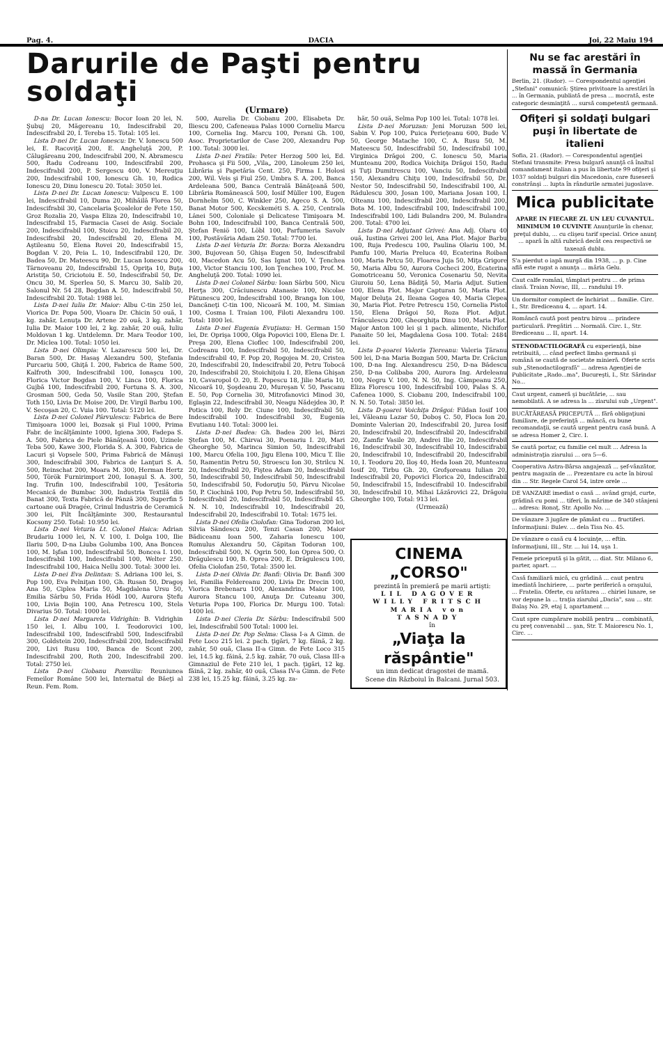Pag. 4. DACIA Joi, 22 Maiu 194
Darurile de Paşti pentru soldaţi
(Urmare)
D-na Dr. Lucan Ionescu: Bocor Ioan 20 lei, N. Şubuj 20, Măgereanu 10, Indescifrabil 20, Indescifrabil 20, I. Tereba 15. Total: 105 lei.
Lista D-nei Dr. Lucan Ionescu: Dr. V. Ionescu 500 lei, E. Racoviţă 200, E. Angheluţă 200, P. Călugăreanu 200, Indescifrabil 200, N. Abramescu 500, Radu Codreanu 100, Indescifrabil 200, Indescifrabil 200, P. Sergescu 400, V. Mereuţiu 200, Indescifrabil 100, Ionescu Gh. 10, Rodica Ionescu 20, Dinu Ionescu 20. Total: 3050 lei.
Lista D-nei Dr. Lucan Ionescu: Vulpescu E. 100 lei, Indescifrabil 10, Duma 20, Mihăilă Florea 50, Indescifrabil 30, Cancelaria Şcoalelor de Fete 150, Groz Rozalia 20, Vaspa Eliza 20, Indescifrabil 10, Indescifrabil 15, Farmacia Casei de Asig. Sociale 200, Indescifrabil 100, Stoicu 20, Indescifrabil 20, Indescifrabil 20, Indescifrabil 20, Elena M. Aştileanu 50, Elena Rovei 20, Indescifrabil 15, Bogdan V. 20, Peia L. 10, Indescifrabil 120, Dr. Badea 50, Dr. Mateescu 90, Dr. Lucan Ionescu 200, Târnoveanu 20, Indescifrabil 15, Opriţa 10, Buţa Aristiţa 50, Criciotoiu E. 50, Indescifrabil 50, Dr. Oncu 30, M. Sperlea 50, S. Marcu 30, Salib 20, Salonul Nr. 54 28, Bogdan A. 50, Indescifrabil 50, Indescifrabil 20. Total: 1988 lei.
Lista D-nei Iulia Dr. Maior: Albu C-tin 250 lei, Viorica Dr. Popa 500, Vioara Dr. Chicin 50 ouă, 1 kg. zahăr, Lenuţa Dr. Artene 20 ouă, 3 kg. zahăr, Iulia Dr. Maior 100 lei, 2 kg. zahăr, 20 ouă, Iuliu Moldovan 1 kg. Untdelemn. Dr. Mara Teodor 100, Dr. Miclea 100. Total: 1050 lei.
Lista D-nei Olimpia: V. Lazarescu 500 lei, Dr. Baran 500, Dr. Hasaş Alexandru 500, Ştefania Purcariu 500, Ghiţă I. 200, Fabrica de Rame 500, Kalfroth 300, Indescifrabil 100, Ionaşcu 100, Florica Victor Bogdan 100, V. Linca 100, Florica Gujbă 100, Indescifrabil 200, Fortuna S. A. 300, Grosman 500, Geda 50, Vasile Stan 200, Ştefan Toth 150, Livia Dr. Moise 200, Dr. Virgil Barbu 100, V. Secoşan 20, C. Vuia 100. Total: 5120 lei.
Lista D-nei Colonel Pârvulescu: Fabrica de Bere Timişoara 1000 lei, Bozsak şi Fiul 1000, Prima Fabr. de încălţăminte 1000, Igiena 300, Fadepa S. A. 500, Fabrica de Piele Bănăţeană 1000, Uzinele Teba 500, Kawe 300, Florida S. A. 300, Fabrica de Lacuri şi Vopsele 500, Prima Fabrică de Mănuşi 300, Indescifrabil 300, Fabrica de Lanţuri S. A. 500, Reinschat 200, Moara M. 300, Herman Hertz 500, Török Furnirimport 200, Ionaşul S. A. 300, Ing. Trufin 100, Indescifrabil 100, Ţesătoria Mecanică de Bumbac 300, Industria Textilă din Banat 300, Texta Fabrică de Pânză 300, Superfin 5 cartoane ouă Dragée, Crinul Industria de Ceramică 300 lei, Filt Încălţăminte 300, Restaurantul Kocsony 250. Total: 10.950 lei.
Lista D-nei Veturia Lt. Colonel Haica: Adrian Brudariu 1000 lei, N. V. 100, I. Dolga 100, Ilie Ilariu 500, D-na Liuba Golumba 100, Ana Boncea 100, M. Işfan 100, Indescifrabil 50, Boncea I. 100, Indescifrabil 100, Indescifrabil 100, Welter 250. Indescifrabil 100, Haica Nellu 300. Total: 3000 lei.
Lista D-nei Eva Delintan: S. Adriana 100 lei, S. Pop 100, Eva Pelniţan 100, Gh. Rusan 50, Dragoş Ana 50, Ciplea Maria 50, Magdalena Ursu 50, Emilia Sârbu 50, Frida Hödl 100, Aurora Ştefu 100, Livia Bojin 100, Ana Petrescu 100, Stela Divarius 50. Total: 1000 lei.
Lista D-nei Margareta Vidrighin: B. Vidrighin 150 lei, I. Albu 100, I. Teodorovici 100, Indescifrabil 100, Indescifrabil 500, Indescifrabil 300, Goldstein 200, Indescifrabil 200, Indescifrabil 200, Livi Rusu 100, Banca de Scont 200, Indescifrabil 200, Roth 200, Indescifrabil 200. Total: 2750 lei.
Lista D-nei Ciobanu Pomviliu: Reuniunea Femeilor Române 500 lei, Internatul de Băeţi al Reun. Fem. Rom.
500, Aurelia Dr. Ciobanu 200, Elisabeta Dr. Iliescu 200, Cafeneaua Palas 1000 Corneliu Marcu 100, Cornelia Ing. Marcu 100, Perani Gh. 100, Asoc. Proprietarilor de Case 200, Alexandru Pop 100. Total: 3000 lei.
Lista D-nei Fratila: Peter Herzog 500 lei, Ed. Prohasca şi Fii 500, „Vila„ 200, Linoleum 250 lei, Librăria şi Papetăria Cent. 250, Firma I. Holosi 200, Wil. Veis şi Fiul 250, Umbra S. A. 200, Banca Ardeleana 500, Banca Centrală Bănăţeană 500, Librăria Românească 500, Iosif Müller 100, Eugen Dornhelm 500, C. Winkler 250, Ageco S. A. 500, Banat Motor 500, Kecskeméti S. A. 250, Centrala Lânei 500, Coloniale şi Delicatese Timişoara M. Bohn 100, Indescifrabil 100, Banca Centrală 500, Ştefan Feniö 100, Löbl 100, Parfumeria Savolv 100, Postăvăria Adam 250. Total: 7700 lei.
Lista D-nei Veturia Dr. Borza: Borza Alexandru 300, Bujovean 50, Ghişa Eugen 50, Indescifrabil 40, Macedon Acu 50, Sas Ignat 100, V. Ţenchea 100, Victor Stanciu 100, Ion Ţenchea 100, Prof. M. Angheluţă 200. Total: 1090 lei.
Lista D-nei Colonel Sârbu: Ioan Sârbu 500, Nicu Herţa 300, Crăciunescu Atanasie 100, Nicolae Pătunescu 200, Indescifrabil 100, Branga Ion 100, Dancăneţi C-tin 100, Nicoară M. 100, M. Simian 100, Cosma I. Traian 100, Filoti Alexandru 100. Total: 1800 lei.
Lista D-nei Eugenia Evuţianu: H. German 150 lei, Dr. Oprişa 1000, Olga Popovici 100, Elena Dr. I. Preşa 200, Elena Cioflec 100, Indescifrabil 200, Codreanu 100, Indescifrabil 50, Indescifrabil 50, Indescifrabil 40, F. Pop 20, Rogojea M. 20, Cristea 20, Indescifrabil 20, Indescifrabil 20, Petru Tobocă 20, Indescifrabil 20, Stoichiţoiu I. 20, Elena Ghişan 10, Cavaropol O. 20, E. Popescu 18, Jilie Maria 10, Nicoară 10, Şoşdeanu 20, Mureşan V. 50, Pascanu E. 50, Pop Cornelia 30, Mitrofanovici Minod 30, Eglaşin 22, Indescifrabil 30, Neagu Nădejdea 30, P. Potica 100, Rely Dr. Ciune 100, Indescifrabil 50, Indescifrabil 100. Indescifrabil 30, Eugenia Evutianu 140. Total: 3000 lei.
Lista D-nei Badea: Gh. Badea 200 lei, Bârzi Ştefan 100, M. Chirvai 30, Poenariu I. 20, Mari Gheorghe 50, Marinca Simion 50, Indescifrabil 100, Marcu Ofelia 100, Jigu Elena 100, Micu T. Ilie 50, Ramentin Petru 50, Stroescu Ion 30, Strilcu N. 20, Indescifrabil 20, Fiştea Adam 20, Indescifrabil 50, Indescifrabil 50, Indescifrabil 50, Indescifrabil 50, Indescifrabil 50, Fodoruţiu 50, Pârvu Nicolae 50, P. Ciochină 100, Pop Petru 50, Indescifrabil 50, Indescifrabil 20, Indescifrabil 50, Indescifrabil 45. N. N. 10, Indescifrabil 10, Indescifrabil 20, Indescifrabil 20, Indescifrabil 10. Total: 1675 lei.
Lista D-nei Ofelia Ciolofan: Gina Todoran 200 lei, Silvia Săndescu 200, Tenzi Casan 200, Maior Bădiceanu Ioan 500, Zaharia Ionescu 100, Romulus Alexandru 50, Căpitan Todoran 100, Indescifrabil 500, N. Ogrin 500, Ion Oprea 500, O. Drăgulescu 100, B. Oprea 200, E. Drăgulescu 100, Ofelia Ciolofan 250, Total: 3500 lei.
Lista D-nei Olivia Dr. Banfi: Olivia Dr. Banfi 300 lei, Familia Feldereanu 200, Livia Dr. Drecin 100, Viorica Brebenaru 100, Alexandrina Maior 100, Aurora Stancu 100, Anuţa Dr. Cuteanu 300, Veturia Popa 100, Florica Dr. Murgu 100. Total: 1400 lei.
Lista D-nei Cleria Dr. Sârbu: Indescifrabil 500 lei, Indescifrabil 500 Total: 1000 lei.
Lista D-nei Dr. Pop Selma: Clasa I-a A Gimn. de Fete Loco 215 lei. 2 pach. ţigări, 7 kg. făină, 2 kg. zahăr, 50 ouă, Clasa II-a Gimn. de Fete Loco 315 lei, 14.5 kg. făină, 2.5 kg. zahăr, 70 ouă, Clasa III-a Gimnaziul de Fete 210 lei, 1 pach. ţigări, 12 kg. făină, 2 kg. zahăr, 40 ouă, Clasa IV-a Gimn. de Fete 238 lei, 15.25 kg. făină, 3.25 kg. za-
hăr, 50 ouă, Selma Pop 100 lei. Total: 1078 lei.
Lista D-nei Moruzan: Jeni Moruzan 500 lei, Sabin V. Pop 100, Puica Perieţeanu 600, Bude V. 50, George Matache 100, C. A. Rusu 50, M. Mateescu 50, Indescifrabil 50, Indescifrabil 100, Virginica Drăgoi 200, C. Ionescu 50, Maria Munteanu 200, Rodica Voichiţa Drăgoi 150, Radu şi Tuţi Dumitrescu 100, Vanciu 50, Indescifrabil 150, Alexandru Chiţu 100, Indescifrabil 50, Dr. Nestor 50, Indescifrabil 50, Indescifrabil 100, Al. Rădulescu 300, Josan 100, Mariana Josan 100, I. Olteanu 100, Indescifrabil 200, Indescifrabil 200, Bota M. 100, Indescifrabil 100, Indescifrabil 100, Indescifrabil 100, Lidi Bulandra 200, M. Bulandra 200. Total: 4700 lei.
Lista D-nei Adjutant Grivei: Ana Adj. Olaru 40 ouă, Iustina Grivei 200 lei, Ana Plot. Major Barbu 100, Ruja Predescu 100, Paulina Olariu 100, M. Pamfu 100, Maria Preluca 40, Ecaterina Roiban 100, Maria Petcu 50, Floarea Juja 50, Miţa Grigore 50, Maria Albu 50, Aurora Cocheci 200, Ecaterina Gomotriceanu 50, Veronica Cosenariu 50, Nevita Giuroiu 50, Lena Bădiţă 50, Maria Adjut. Sutien 100, Elena Plot. Major Capturan 50, Maria Plot. Major Deluţa 24, Ileana Gogea 40, Maria Clepea 30, Maria Plot. Petre Petrescu 150, Cornelia Pistol 150, Elena Drăgoi 50, Roza Plot. Adjut. Trânculescu 200, Gheorghiţa Dinu 100, Maria Plot. Major Anton 100 lei şi 1 pach. alimente, Nichifor Panaite 50 lei, Magdalena Gosa 100. Total: 2484 lei.
Lista D-şoarei Valeria Ţiereanu: Valeria Ţăranu 500 lei, D-na Maria Bozgan 500, Marta Dr. Crăciun 100, D-na Ing. Alexandrescu 250, D-na Bădescu 250, D-na Colibaba 200, Aurora Ing. Ardeleanu 100, Negru V. 100, N. N. 50, Ing. Câmpeanu 250, Eliza Florescu 100, Indescifrabil 100, Palas S. A. Cafenea 1000, S. Ciobanu 200, Indescifrabil 100, N. N. 50. Total: 3850 lei.
Lista D-şoarei Voichiţa Drăgoi: Fildan Iosif 100 lei, Văleanu Lazar 50, Doboş C. 50, Floca Ion 20, Dominte Valerian 20, Indescifrabil 20, Jurea Iosif 20, Indescifrabil 20, Indescifrabil 20, Indescifrabil 20, Zamfir Vasile 20, Andrei Ilie 20, Indescifrabil 16, Indescifrabil 30, Indescifrabil 10, Indescifrabil 20, Indescifrabil 10, Indescifrabil 20, Indescifrabil 10, I. Teodoru 20, Iloş 40, Heda Ioan 20, Munteanu Iosif 20, Tirbu Gh. 20, Grofşoreanu Iulian 20, Indescifrabil 20, Popovici Florica 20, Indescifrabil 50, Indescifrabil 15, Indescifrabil 10. Indescifrabil 30, Indescifrabil 10, Mihai Lăzărovici 22, Drăgoiu Gheorghe 100, Total: 913 lei.
(Urmează)
CINEMA „CORSO"
prezintă în premieră pe marii artişti:
LIL DAGOVER
WILLY FRITSCH
MARIA von TASNADY
în
„Viaţa la răspântie"
un imn dedicat dragostei de mamă.
Scene din Războiul în Balcani. Jurnal 503.
Nu se fac arestări în massă în Germania
Berlin, 21. (Rador). — Corespondentul agenţiei „Stefani" comunică: Ştirea privitoare la arestări în ... în Germania, publiată de presa ... mocrată, este categoric desminţită ... sursă competentă germană.
Ofiţeri şi soldaţi bulgari puşi în libertate de italieni
Sofia, 21. (Rador). — Corespondentul agenţiei Stefani transmite: Presa bulgară anunţă că înaltul comandament italian a pus în libertate 99 ofiţeri şi 1037 soldaţi bulgari din Macedonia, care fuseseră constrânşi ... lupta în rândurile armatei jugoslave.
Mica publicitate
APARE IN FIECARE ZI. UN LEU CUVANTUL. MINIMUM 10 CUVINTE Anunţurile în chenar, preţul dublu, ... cu clişeu tarif special. Orice anunţ ... apară în altă rubrică decât cea respectivă se taxează dublu.
S'a pierdut o iapă murgă din 1938, ... p. p. Cine află este rugat a anunţa ... mâria Gelu.
Caut calfe români, tâmplari pentru ... de prima clasă. Traian Novac, III, ... randului 19.
Un dormitor complect de închiriat ... familie. Circ. I., Str. Brediceanu 4, ... apart. 14.
Româncă caută post pentru birou ... prindere particulară. Pregătiri ... Normală. Circ. I., Str. Brediceanu ... II, apart. 14.
STENODACTILOGRAFĂ cu experienţă, bine retribuită, ... când perfect limba germană şi română se caută de societate minieră. Oferte scris sub „Stenodactilografă" ... adresa Agenţiei de Publicitate „Rado...ma", Bucureşti, I., Str. Sărindar No...
Caut urgent, cameră şi bucătărie, ... sau nemobilată. A se adresa la ... ziarului sub „Urgent".
BUCĂTĂREASĂ PRICEPUTĂ ... fără obligaţiuni familiare, de preferinţă ... mâncă, cu bune recomandaţii, se caută urgent pentru casă bună. A se adresa Homer 2, Circ. I.
Se caută portar, cu familie cel mult ... Adresa la administraţia ziarului ... ora 5—6.
Cooperativa Astra-Bârsa angajează ... şef-vânzător, pentru magazin de ... Prezentare cu acte în biroul din ... Str. Regele Carol 54, intre orele ...
DE VANZARE imediat o casă ... având grajd, curte, grădină cu pomi ... tiferi, în mărime de 340 stânjeni ... adresa: Ronaţ, Str. Apollo No. ...
De vânzare 3 jugăre de pământ cu ... fructiferi. Informaţiuni: Bulev. ... dela Tisa No. 45.
De vânzare o casă cu 4 locuinţe, ... eftin. Informaţiuni, III., Str. ... lui 14, uşa 1.
Femeie pricepută şi la gătit, ... diat. Str. Milano 6, parter, apart. ...
Casă familiară mică, cu grădină ... caut pentru imediată închiriere, ... parte periferică a oraşului, ... Fratelia. Oferte, cu arătarea ... chiriei lunare, se vor depune la ... traţia ziarului „Dacia", sau ... str. Balaş No. 29, etaj I, apartament ...
Caut spre cumpărare mobilă pentru ... combinată, cu preţ convenabil ... şan, Str. T. Maiorescu No. 1, Circ. ...